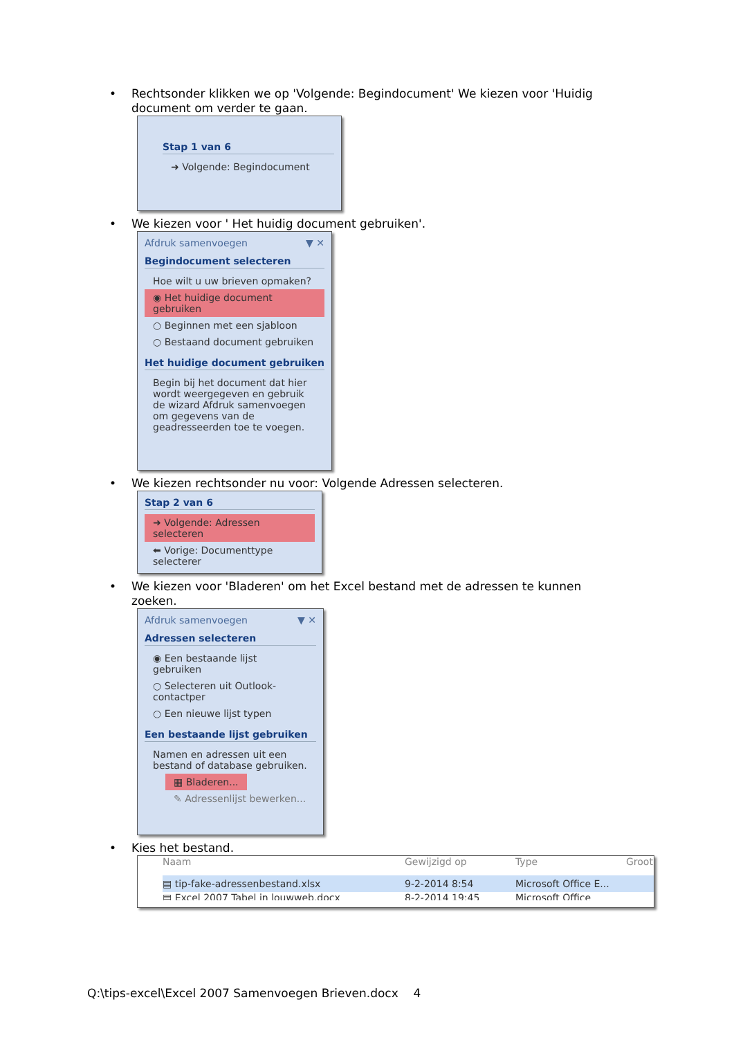• Rechtsonder klikken we op 'Volgende: Begindocument' We kiezen voor 'Huidig document om verder te gaan.
Stap 1 van 6
➜ Volgende: Begindocument
• We kiezen voor ' Het huidig document gebruiken'.
Afdruk samenvoegen ▼ ✕
Begindocument selecteren
Hoe wilt u uw brieven opmaken?
◉ Het huidige document gebruiken
○ Beginnen met een sjabloon
○ Bestaand document gebruiken
Het huidige document gebruiken
Begin bij het document dat hier wordt weergegeven en gebruik de wizard Afdruk samenvoegen om gegevens van de geadresseerden toe te voegen.
• We kiezen rechtsonder nu voor: Volgende Adressen selecteren.
Stap 2 van 6
➜ Volgende: Adressen selecteren
⬅ Vorige: Documenttype selecterer
• We kiezen voor 'Bladeren' om het Excel bestand met de adressen te kunnen zoeken.
Afdruk samenvoegen ▼ ✕
Adressen selecteren
◉ Een bestaande lijst gebruiken
○ Selecteren uit Outlook-contactper
○ Een nieuwe lijst typen
Een bestaande lijst gebruiken
Namen en adressen uit een bestand of database gebruiken.
▦ Bladeren...
✎ Adressenlijst bewerken...
• Kies het bestand.
Naam Gewijzigd op Type Groot
▤ tip-fake-adressenbestand.xlsx 9-2-2014 8:54 Microsoft Office E...
▤ Excel 2007 Tabel in louwweb.docx 8-2-2014 19:45 Microsoft Office
Q:\tips-excel\Excel 2007 Samenvoegen Brieven.docx 4